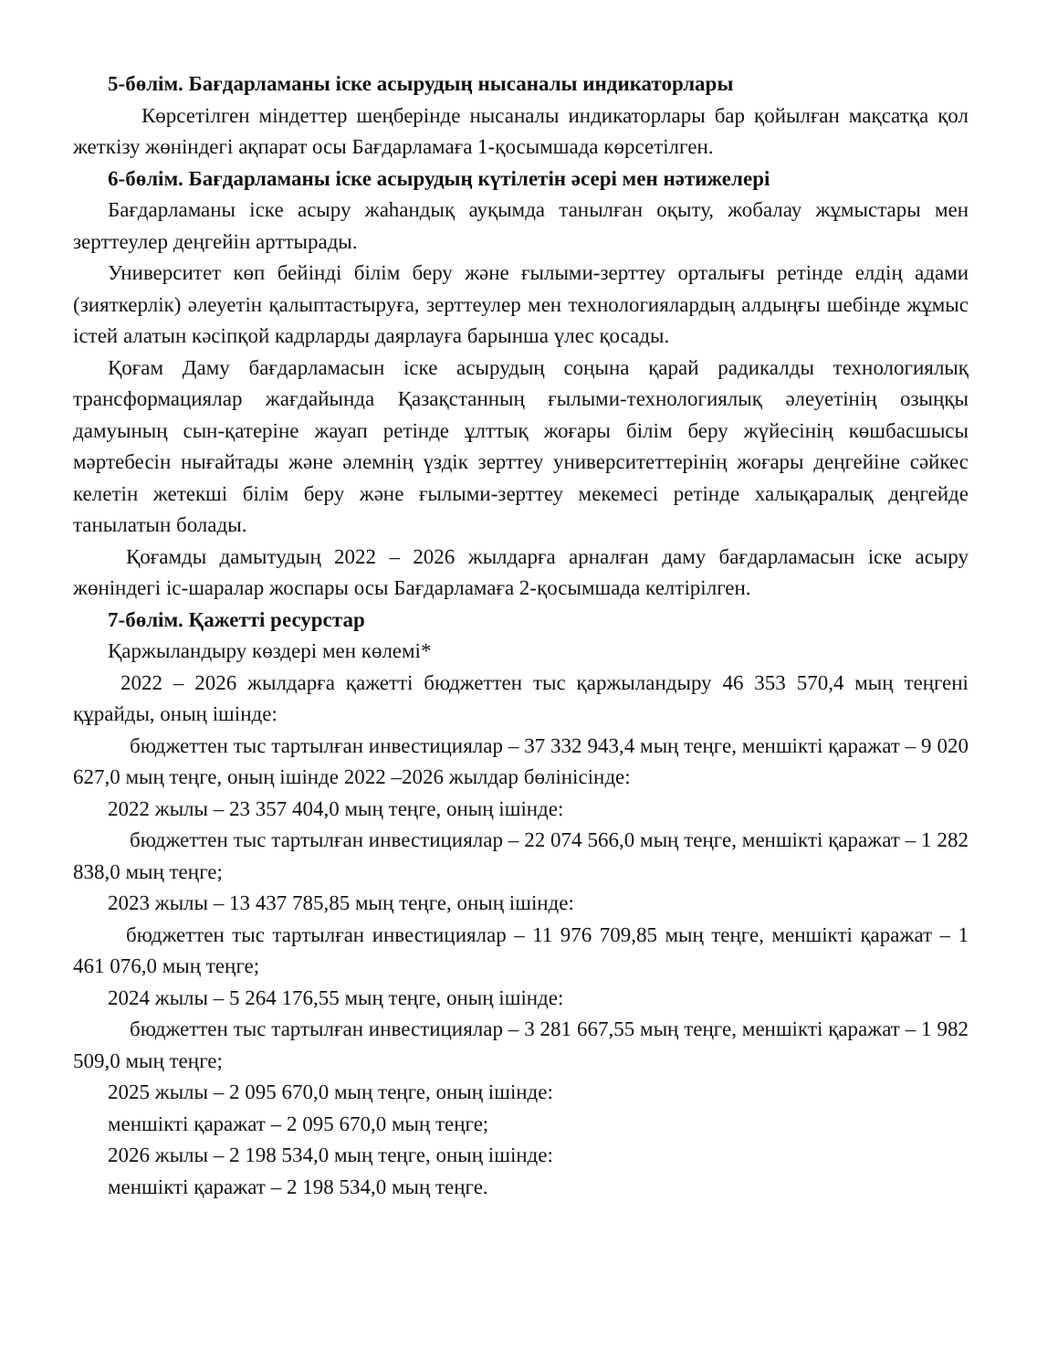5-бөлім. Бағдарламаны іске асырудың нысаналы индикаторлары
Көрсетілген міндеттер шеңберінде нысаналы индикаторлары бар қойылған мақсатқа қол жеткізу жөніндегі ақпарат осы Бағдарламаға 1-қосымшада көрсетілген.
6-бөлім. Бағдарламаны іске асырудың күтілетін әсері мен нәтижелері
Бағдарламаны іске асыру жаһандық ауқымда танылған оқыту, жобалау жұмыстары мен зерттеулер деңгейін арттырады.
Университет көп бейінді білім беру және ғылыми-зерттеу орталығы ретінде елдің адами (зияткерлік) әлеуетін қалыптастыруға, зерттеулер мен технологиялардың алдыңғы шебінде жұмыс істей алатын кәсіпқой кадрларды даярлауға барынша үлес қосады.
Қоғам Даму бағдарламасын іске асырудың соңына қарай радикалды технологиялық трансформациялар жағдайында Қазақстанның ғылыми-технологиялық әлеуетінің озыңқы дамуының сын-қатеріне жауап ретінде ұлттық жоғары білім беру жүйесінің көшбасшысы мәртебесін нығайтады және әлемнің үздік зерттеу университеттерінің жоғары деңгейіне сәйкес келетін жетекші білім беру және ғылыми-зерттеу мекемесі ретінде халықаралық деңгейде танылатын болады.
Қоғамды дамытудың 2022 – 2026 жылдарға арналған даму бағдарламасын іске асыру жөніндегі іс-шаралар жоспары осы Бағдарламаға 2-қосымшада келтірілген.
7-бөлім. Қажетті ресурстар
Қаржыландыру көздері мен көлемі*
2022 – 2026 жылдарға қажетті бюджеттен тыс қаржыландыру 46 353 570,4 мың теңгені құрайды, оның ішінде:
бюджеттен тыс тартылған инвестициялар – 37 332 943,4 мың теңге, меншікті қаражат – 9 020 627,0 мың теңге, оның ішінде 2022 –2026 жылдар бөлінісінде:
2022 жылы – 23 357 404,0 мың теңге, оның ішінде:
бюджеттен тыс тартылған инвестициялар – 22 074 566,0 мың теңге, меншікті қаражат – 1 282 838,0 мың теңге;
2023 жылы – 13 437 785,85 мың теңге, оның ішінде:
бюджеттен тыс тартылған инвестициялар – 11 976 709,85 мың теңге, меншікті қаражат – 1 461 076,0 мың теңге;
2024 жылы – 5 264 176,55 мың теңге, оның ішінде:
бюджеттен тыс тартылған инвестициялар – 3 281 667,55 мың теңге, меншікті қаражат – 1 982 509,0 мың теңге;
2025 жылы – 2 095 670,0 мың теңге, оның ішінде:
меншікті қаражат – 2 095 670,0 мың теңге;
2026 жылы – 2 198 534,0 мың теңге, оның ішінде:
меншікті қаражат – 2 198 534,0 мың теңге.